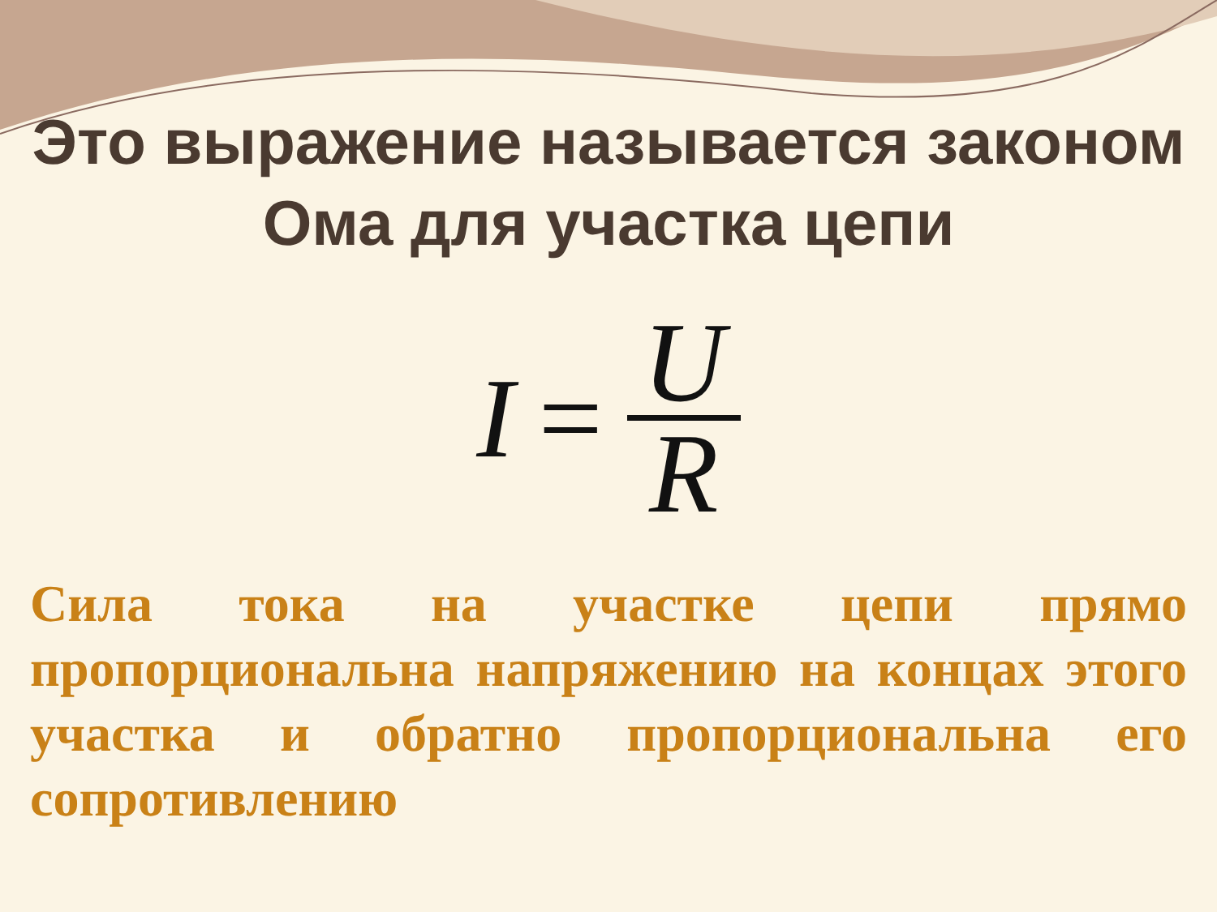Это выражение называется законом Ома для участка цепи
I = U R
Сила тока на участке цепи прямо пропорциональна напряжению на концах этого участка и обратно пропорциональна его сопротивлению